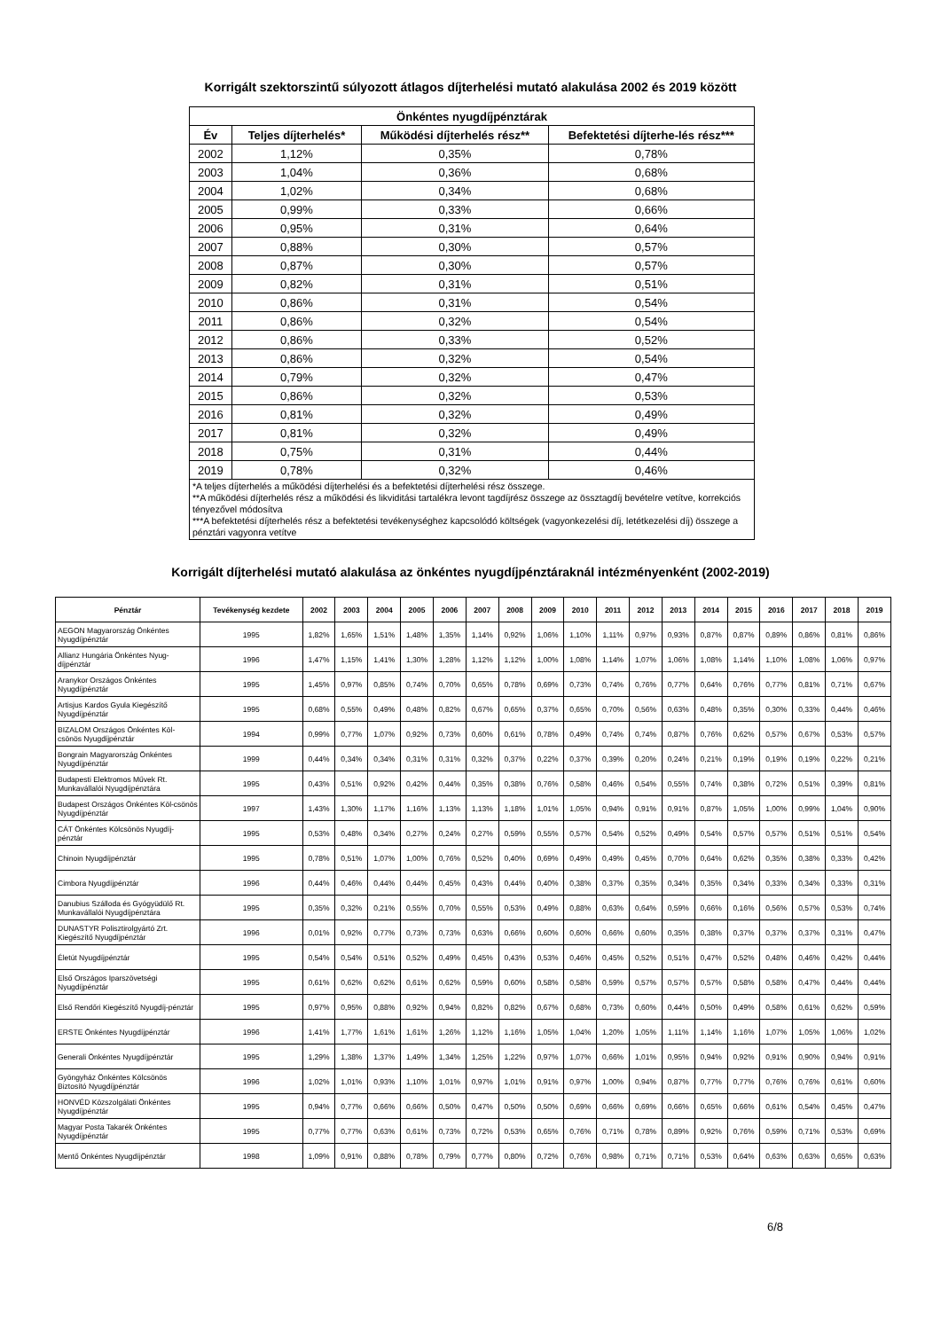Korrigált szektorszintű súlyozott átlagos díjterhelési mutató alakulása 2002 és 2019 között
| Önkéntes nyugdíjpénztárak | | | |
| --- | --- | --- | --- |
| Év | Teljes díjterhelés* | Működési díjterhelés rész** | Befektetési díjterhe-lés rész*** |
| 2002 | 1,12% | 0,35% | 0,78% |
| 2003 | 1,04% | 0,36% | 0,68% |
| 2004 | 1,02% | 0,34% | 0,68% |
| 2005 | 0,99% | 0,33% | 0,66% |
| 2006 | 0,95% | 0,31% | 0,64% |
| 2007 | 0,88% | 0,30% | 0,57% |
| 2008 | 0,87% | 0,30% | 0,57% |
| 2009 | 0,82% | 0,31% | 0,51% |
| 2010 | 0,86% | 0,31% | 0,54% |
| 2011 | 0,86% | 0,32% | 0,54% |
| 2012 | 0,86% | 0,33% | 0,52% |
| 2013 | 0,86% | 0,32% | 0,54% |
| 2014 | 0,79% | 0,32% | 0,47% |
| 2015 | 0,86% | 0,32% | 0,53% |
| 2016 | 0,81% | 0,32% | 0,49% |
| 2017 | 0,81% | 0,32% | 0,49% |
| 2018 | 0,75% | 0,31% | 0,44% |
| 2019 | 0,78% | 0,32% | 0,46% |
| *A teljes díjterhelés a működési díjterhelési és a befektetési díjterhelési rész összege. **A működési díjterhelés rész a működési és likviditási tartalékra levont tagdíjrész összege az össztagdíj bevételre vetítve, korrekciós tényezővel módosítva ***A befektetési díjterhelés rész a befektetési tevékenységhez kapcsolódó költségek (vagyonkezelési díj, letétkezelési díj) összege a pénztári vagyonra vetítve | | | |
Korrigált díjterhelési mutató alakulása az önkéntes nyugdíjpénztáraknál intézményenként (2002-2019)
| Pénztár | Tevékenység kezdete | 2002 | 2003 | 2004 | 2005 | 2006 | 2007 | 2008 | 2009 | 2010 | 2011 | 2012 | 2013 | 2014 | 2015 | 2016 | 2017 | 2018 | 2019 |
| --- | --- | --- | --- | --- | --- | --- | --- | --- | --- | --- | --- | --- | --- | --- | --- | --- | --- | --- | --- |
| AEGON Magyarország Önkéntes Nyugdíjpénztár | 1995 | 1,82% | 1,65% | 1,51% | 1,48% | 1,35% | 1,14% | 0,92% | 1,06% | 1,10% | 1,11% | 0,97% | 0,93% | 0,87% | 0,87% | 0,89% | 0,86% | 0,81% | 0,86% |
| Allianz Hungária Önkéntes Nyug-díjpénztár | 1996 | 1,47% | 1,15% | 1,41% | 1,30% | 1,28% | 1,12% | 1,12% | 1,00% | 1,08% | 1,14% | 1,07% | 1,06% | 1,08% | 1,14% | 1,10% | 1,08% | 1,06% | 0,97% |
| Aranykor Országos Önkéntes Nyugdíjpénztár | 1995 | 1,45% | 0,97% | 0,85% | 0,74% | 0,70% | 0,65% | 0,78% | 0,69% | 0,73% | 0,74% | 0,76% | 0,77% | 0,64% | 0,76% | 0,77% | 0,81% | 0,71% | 0,67% |
| Artisjus Kardos Gyula Kiegészítő Nyugdíjpénztár | 1995 | 0,68% | 0,55% | 0,49% | 0,48% | 0,82% | 0,67% | 0,65% | 0,37% | 0,65% | 0,70% | 0,56% | 0,63% | 0,48% | 0,35% | 0,30% | 0,33% | 0,44% | 0,46% |
| BIZALOM Országos Önkéntes Köl-csönös Nyugdíjpénztár | 1994 | 0,99% | 0,77% | 1,07% | 0,92% | 0,73% | 0,60% | 0,61% | 0,78% | 0,49% | 0,74% | 0,74% | 0,87% | 0,76% | 0,62% | 0,57% | 0,67% | 0,53% | 0,57% |
| Bongrain Magyarország Önkéntes Nyugdíjpénztár | 1999 | 0,44% | 0,34% | 0,34% | 0,31% | 0,31% | 0,32% | 0,37% | 0,22% | 0,37% | 0,39% | 0,20% | 0,24% | 0,21% | 0,19% | 0,19% | 0,19% | 0,22% | 0,21% |
| Budapesti Elektromos Művek Rt. Munkavállalói Nyugdíjpénztára | 1995 | 0,43% | 0,51% | 0,92% | 0,42% | 0,44% | 0,35% | 0,38% | 0,76% | 0,58% | 0,46% | 0,54% | 0,55% | 0,74% | 0,38% | 0,72% | 0,51% | 0,39% | 0,81% |
| Budapest Országos Önkéntes Köl-csönös Nyugdíjpénztár | 1997 | 1,43% | 1,30% | 1,17% | 1,16% | 1,13% | 1,13% | 1,18% | 1,01% | 1,05% | 0,94% | 0,91% | 0,91% | 0,87% | 1,05% | 1,00% | 0,99% | 1,04% | 0,90% |
| CÁT Önkéntes Kölcsönös Nyugdíj-pénztár | 1995 | 0,53% | 0,48% | 0,34% | 0,27% | 0,24% | 0,27% | 0,59% | 0,55% | 0,57% | 0,54% | 0,52% | 0,49% | 0,54% | 0,57% | 0,57% | 0,51% | 0,51% | 0,54% |
| Chinoin Nyugdíjpénztár | 1995 | 0,78% | 0,51% | 1,07% | 1,00% | 0,76% | 0,52% | 0,40% | 0,69% | 0,49% | 0,49% | 0,45% | 0,70% | 0,64% | 0,62% | 0,35% | 0,38% | 0,33% | 0,42% |
| Cimbora Nyugdíjpénztár | 1996 | 0,44% | 0,46% | 0,44% | 0,44% | 0,45% | 0,43% | 0,44% | 0,40% | 0,38% | 0,37% | 0,35% | 0,34% | 0,35% | 0,34% | 0,33% | 0,34% | 0,33% | 0,31% |
| Danubius Szálloda és Gyógyüdülő Rt. Munkavállalói Nyugdíjpénztára | 1995 | 0,35% | 0,32% | 0,21% | 0,55% | 0,70% | 0,55% | 0,53% | 0,49% | 0,88% | 0,63% | 0,64% | 0,59% | 0,66% | 0,16% | 0,56% | 0,57% | 0,53% | 0,74% |
| DUNASTYR Polisztirolgyártó Zrt. Kiegészítő Nyugdíjpénztár | 1996 | 0,01% | 0,92% | 0,77% | 0,73% | 0,73% | 0,63% | 0,66% | 0,60% | 0,60% | 0,66% | 0,60% | 0,35% | 0,38% | 0,37% | 0,37% | 0,37% | 0,31% | 0,47% |
| Életút Nyugdíjpénztár | 1995 | 0,54% | 0,54% | 0,51% | 0,52% | 0,49% | 0,45% | 0,43% | 0,53% | 0,46% | 0,45% | 0,52% | 0,51% | 0,47% | 0,52% | 0,48% | 0,46% | 0,42% | 0,44% |
| Első Országos Iparszövetségi Nyugdíjpénztár | 1995 | 0,61% | 0,62% | 0,62% | 0,61% | 0,62% | 0,59% | 0,60% | 0,58% | 0,58% | 0,59% | 0,57% | 0,57% | 0,57% | 0,58% | 0,58% | 0,47% | 0,44% | 0,44% |
| Első Rendőri Kiegészítő Nyugdíj-pénztár | 1995 | 0,97% | 0,95% | 0,88% | 0,92% | 0,94% | 0,82% | 0,82% | 0,67% | 0,68% | 0,73% | 0,60% | 0,44% | 0,50% | 0,49% | 0,58% | 0,61% | 0,62% | 0,59% |
| ERSTE Önkéntes Nyugdíjpénztár | 1996 | 1,41% | 1,77% | 1,61% | 1,61% | 1,26% | 1,12% | 1,16% | 1,05% | 1,04% | 1,20% | 1,05% | 1,11% | 1,14% | 1,16% | 1,07% | 1,05% | 1,06% | 1,02% |
| Generali Önkéntes Nyugdíjpénztár | 1995 | 1,29% | 1,38% | 1,37% | 1,49% | 1,34% | 1,25% | 1,22% | 0,97% | 1,07% | 0,66% | 1,01% | 0,95% | 0,94% | 0,92% | 0,91% | 0,90% | 0,94% | 0,91% |
| Gyöngyház Önkéntes Kölcsönös Biztosító Nyugdíjpénztár | 1996 | 1,02% | 1,01% | 0,93% | 1,10% | 1,01% | 0,97% | 1,01% | 0,91% | 0,97% | 1,00% | 0,94% | 0,87% | 0,77% | 0,77% | 0,76% | 0,76% | 0,61% | 0,60% |
| HONVÉD Közszolgálati Önkéntes Nyugdíjpénztár | 1995 | 0,94% | 0,77% | 0,66% | 0,66% | 0,50% | 0,47% | 0,50% | 0,50% | 0,69% | 0,66% | 0,69% | 0,66% | 0,65% | 0,66% | 0,61% | 0,54% | 0,45% | 0,47% |
| Magyar Posta Takarék Önkéntes Nyugdíjpénztár | 1995 | 0,77% | 0,77% | 0,63% | 0,61% | 0,73% | 0,72% | 0,53% | 0,65% | 0,76% | 0,71% | 0,78% | 0,89% | 0,92% | 0,76% | 0,59% | 0,71% | 0,53% | 0,69% |
| Mentő Önkéntes Nyugdíjpénztár | 1998 | 1,09% | 0,91% | 0,88% | 0,78% | 0,79% | 0,77% | 0,80% | 0,72% | 0,76% | 0,98% | 0,71% | 0,71% | 0,53% | 0,64% | 0,63% | 0,63% | 0,65% | 0,63% |
6/8